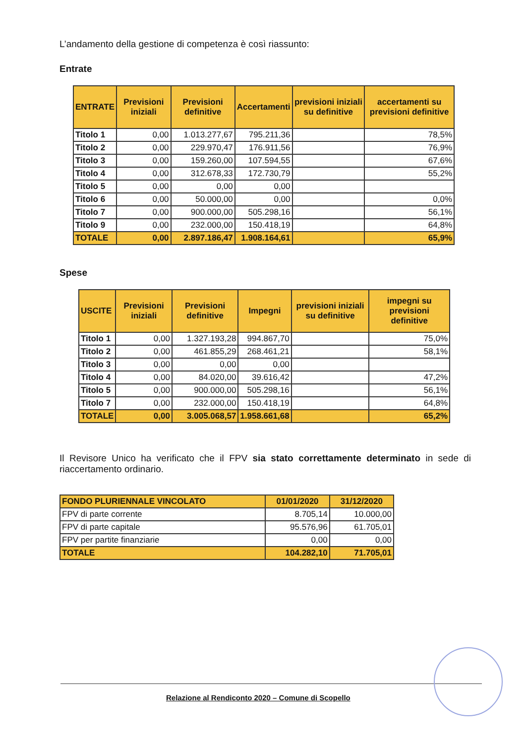L’andamento della gestione di competenza è così riassunto:
Entrate
| ENTRATE | Previsioni iniziali | Previsioni definitive | Accertamenti | previsioni iniziali su definitive | accertamenti su previsioni definitive |
| --- | --- | --- | --- | --- | --- |
| Titolo 1 | 0,00 | 1.013.277,67 | 795.211,36 | | 78,5% |
| Titolo 2 | 0,00 | 229.970,47 | 176.911,56 | | 76,9% |
| Titolo 3 | 0,00 | 159.260,00 | 107.594,55 | | 67,6% |
| Titolo 4 | 0,00 | 312.678,33 | 172.730,79 | | 55,2% |
| Titolo 5 | 0,00 | 0,00 | 0,00 | | |
| Titolo 6 | 0,00 | 50.000,00 | 0,00 | | 0,0% |
| Titolo 7 | 0,00 | 900.000,00 | 505.298,16 | | 56,1% |
| Titolo 9 | 0,00 | 232.000,00 | 150.418,19 | | 64,8% |
| TOTALE | 0,00 | 2.897.186,47 | 1.908.164,61 | | 65,9% |
Spese
| USCITE | Previsioni iniziali | Previsioni definitive | Impegni | previsioni iniziali su definitive | impegni su previsioni definitive |
| --- | --- | --- | --- | --- | --- |
| Titolo 1 | 0,00 | 1.327.193,28 | 994.867,70 | | 75,0% |
| Titolo 2 | 0,00 | 461.855,29 | 268.461,21 | | 58,1% |
| Titolo 3 | 0,00 | 0,00 | 0,00 | | |
| Titolo 4 | 0,00 | 84.020,00 | 39.616,42 | | 47,2% |
| Titolo 5 | 0,00 | 900.000,00 | 505.298,16 | | 56,1% |
| Titolo 7 | 0,00 | 232.000,00 | 150.418,19 | | 64,8% |
| TOTALE | 0,00 | 3.005.068,57 | 1.958.661,68 | | 65,2% |
Il Revisore Unico ha verificato che il FPV sia stato correttamente determinato in sede di riaccertamento ordinario.
| FONDO PLURIENNALE VINCOLATO | 01/01/2020 | 31/12/2020 |
| FPV di parte corrente | 8.705,14 | 10.000,00 |
| FPV di parte capitale | 95.576,96 | 61.705,01 |
| FPV per partite finanziarie | 0,00 | 0,00 |
| TOTALE | 104.282,10 | 71.705,01 |
Relazione al Rendiconto 2020 – Comune di Scopello